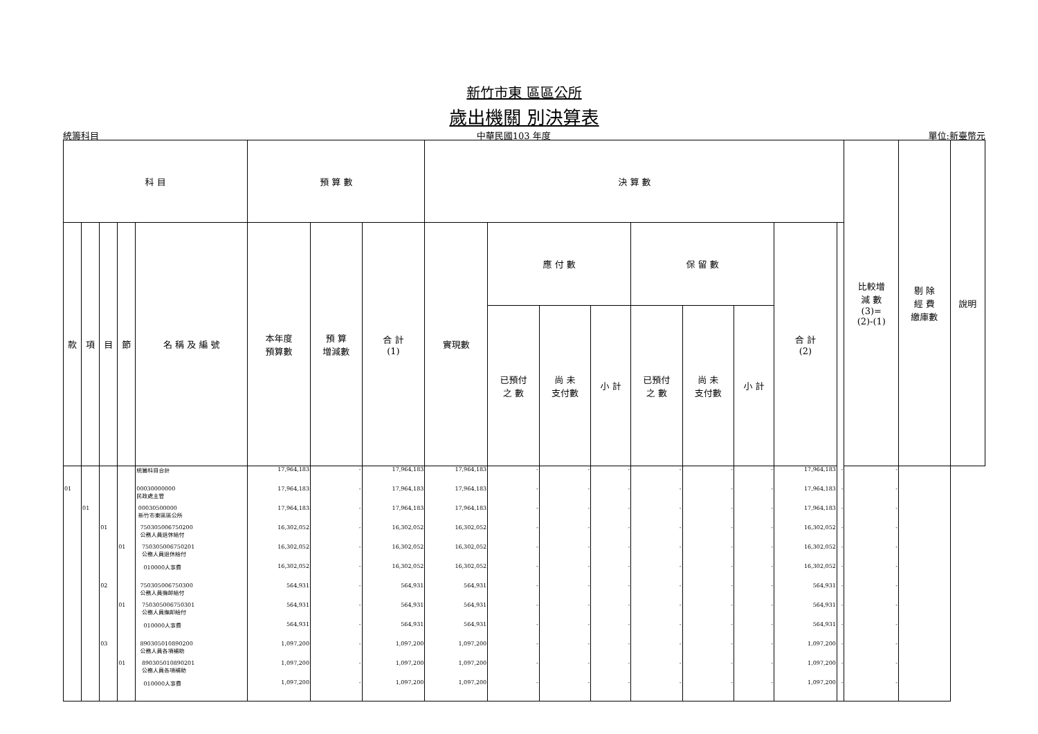新竹市東 區區公所
歲出機關 別決算表
統籌科目 中華民國103 年度 單位:新臺幣元
| 科 目 | | | | | 預 算 數 | | | 決 算 數 | | | | | | | | | 比較增 減 數 (3)= (2)-(1) | 剔 除 經 費 繳庫數 | 說明 |
| --- | --- | --- | --- | --- | --- | --- | --- | --- | --- | --- | --- | --- | --- | --- | --- | --- | --- | --- | --- |
| 款 | 項 | 目 | 節 | 名 稱 及 編 號 | 本年度 預算數 | 預 算 增減數 | 合 計 (1) | 實現數 | 應 付 數 | | | 保 留 數 | | | 合 計 (2) | | | | |
| | | | | | | | | | 已預付 之 數 | 尚 未 支付數 | 小 計 | 已預付 之 數 | 尚 未 支付數 | 小 計 | | | | | |
| | | | | 統籌科目合計 | 17,964,183 | - | 17,964,183 | 17,964,183 | - | - | - | - | - | - | 17,964,183 | - | - | | |
| 01 | | | | 00030000000 民政處主管 | 17,964,183 | - | 17,964,183 | 17,964,183 | - | - | - | - | - | - | 17,964,183 | - | - | | |
| | 01 | | | 00030500000 新竹市東區區公所 | 17,964,183 | - | 17,964,183 | 17,964,183 | - | - | - | - | - | - | 17,964,183 | - | - | | |
| | | 01 | | 750305006750200 公務人員退休給付 | 16,302,052 | - | 16,302,052 | 16,302,052 | - | - | - | - | - | - | 16,302,052 | - | - | | |
| | | | 01 | 750305006750201 公務人員退休給付 | 16,302,052 | - | 16,302,052 | 16,302,052 | - | - | - | - | - | - | 16,302,052 | - | - | | |
| | | | | 010000人事費 | 16,302,052 | - | 16,302,052 | 16,302,052 | - | - | - | - | - | - | 16,302,052 | - | - | | |
| | | 02 | | 750305006750300 公務人員撫卹給付 | 564,931 | - | 564,931 | 564,931 | - | - | - | - | - | - | 564,931 | - | - | | |
| | | | 01 | 750305006750301 公務人員撫卹給付 | 564,931 | - | 564,931 | 564,931 | - | - | - | - | - | - | 564,931 | - | - | | |
| | | | | 010000人事費 | 564,931 | - | 564,931 | 564,931 | - | - | - | - | - | - | 564,931 | - | - | | |
| | | 03 | | 890305010890200 公務人員各項補助 | 1,097,200 | - | 1,097,200 | 1,097,200 | - | - | - | - | - | - | 1,097,200 | - | - | | |
| | | | 01 | 890305010890201 公務人員各項補助 | 1,097,200 | - | 1,097,200 | 1,097,200 | - | - | - | - | - | - | 1,097,200 | - | - | | |
| | | | | 010000人事費 | 1,097,200 | - | 1,097,200 | 1,097,200 | - | - | - | - | - | - | 1,097,200 | - | - | | |